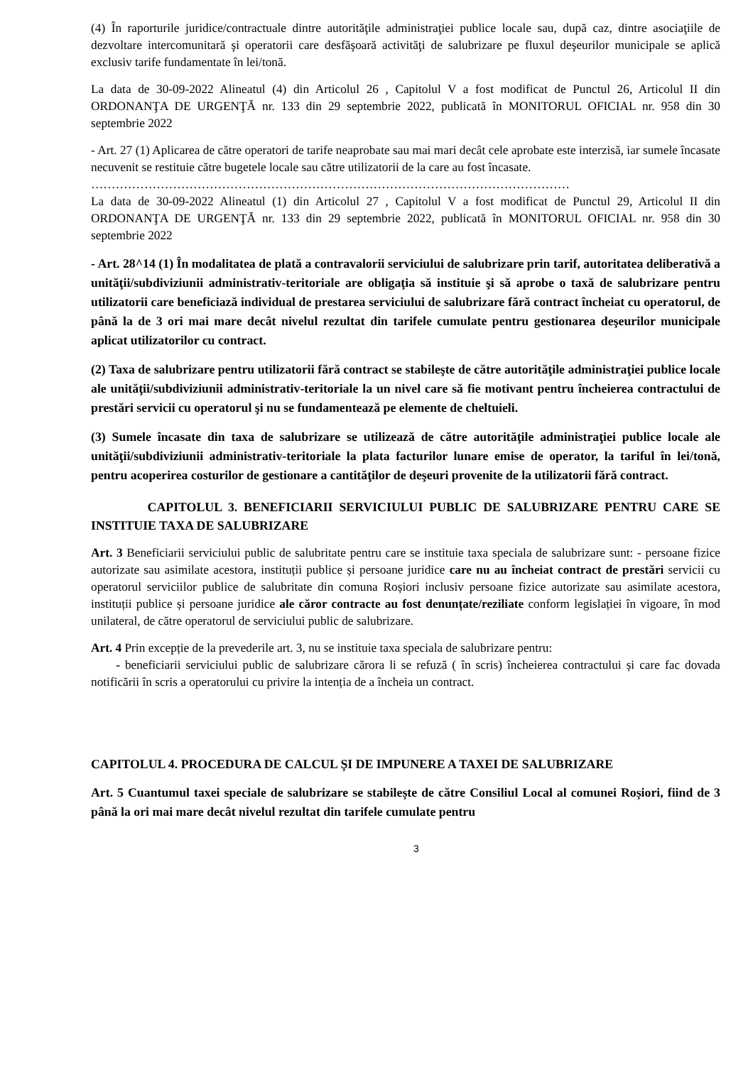(4) În raporturile juridice/contractuale dintre autorităţile administraţiei publice locale sau, după caz, dintre asociaţiile de dezvoltare intercomunitară şi operatorii care desfăşoară activităţi de salubrizare pe fluxul deşeurilor municipale se aplică exclusiv tarife fundamentate în lei/tonă.
La data de 30-09-2022 Alineatul (4) din Articolul 26 , Capitolul V a fost modificat de Punctul 26, Articolul II din ORDONANŢA DE URGENŢĂ nr. 133 din 29 septembrie 2022, publicată în MONITORUL OFICIAL nr. 958 din 30 septembrie 2022
- Art. 27 (1) Aplicarea de către operatori de tarife neaprobate sau mai mari decât cele aprobate este interzisă, iar sumele încasate necuvenit se restituie către bugetele locale sau către utilizatorii de la care au fost încasate.
………………………………………………………………………………………………………
La data de 30-09-2022 Alineatul (1) din Articolul 27 , Capitolul V a fost modificat de Punctul 29, Articolul II din ORDONANŢA DE URGENŢĂ nr. 133 din 29 septembrie 2022, publicată în MONITORUL OFICIAL nr. 958 din 30 septembrie 2022
- Art. 28^14 (1) În modalitatea de plată a contravalorii serviciului de salubrizare prin tarif, autoritatea deliberativă a unităţii/subdiviziunii administrativ-teritoriale are obligaţia să instituie şi să aprobe o taxă de salubrizare pentru utilizatorii care beneficiază individual de prestarea serviciului de salubrizare fără contract încheiat cu operatorul, de până la de 3 ori mai mare decât nivelul rezultat din tarifele cumulate pentru gestionarea deşeurilor municipale aplicat utilizatorilor cu contract.
(2) Taxa de salubrizare pentru utilizatorii fără contract se stabileşte de către autorităţile administraţiei publice locale ale unităţii/subdiviziunii administrativ-teritoriale la un nivel care să fie motivant pentru încheierea contractului de prestări servicii cu operatorul şi nu se fundamentează pe elemente de cheltuieli.
(3) Sumele încasate din taxa de salubrizare se utilizează de către autorităţile administraţiei publice locale ale unităţii/subdiviziunii administrativ-teritoriale la plata facturilor lunare emise de operator, la tariful în lei/tonă, pentru acoperirea costurilor de gestionare a cantităţilor de deşeuri provenite de la utilizatorii fără contract.
CAPITOLUL 3. BENEFICIARII SERVICIULUI PUBLIC DE SALUBRIZARE PENTRU CARE SE INSTITUIE TAXA DE SALUBRIZARE
Art. 3 Beneficiarii serviciului public de salubritate pentru care se instituie taxa speciala de salubrizare sunt: - persoane fizice autorizate sau asimilate acestora, instituții publice și persoane juridice care nu au încheiat contract de prestări servicii cu operatorul serviciilor publice de salubritate din comuna Roșiori inclusiv persoane fizice autorizate sau asimilate acestora, instituții publice și persoane juridice ale căror contracte au fost denunțate/reziliate conform legislației în vigoare, în mod unilateral, de către operatorul de serviciului public de salubrizare.
Art. 4 Prin excepție de la prevederile art. 3, nu se instituie taxa speciala de salubrizare pentru:
- beneficiarii serviciului public de salubrizare cărora li se refuză ( în scris) încheierea contractului și care fac dovada notificării în scris a operatorului cu privire la intenția de a încheia un contract.
CAPITOLUL 4. PROCEDURA DE CALCUL ȘI DE IMPUNERE A TAXEI DE SALUBRIZARE
Art. 5 Cuantumul taxei speciale de salubrizare se stabilește de către Consiliul Local al comunei Roșiori, fiind de 3 până la ori mai mare decât nivelul rezultat din tarifele cumulate pentru
3